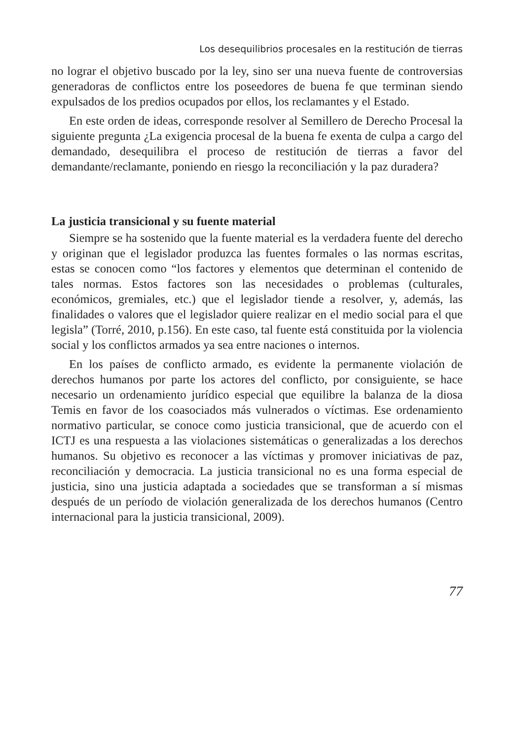Los desequilibrios procesales en la restitución de tierras
no lograr el objetivo buscado por la ley, sino ser una nueva fuente de controversias generadoras de conflictos entre los poseedores de buena fe que terminan siendo expulsados de los predios ocupados por ellos, los reclamantes y el Estado.
En este orden de ideas, corresponde resolver al Semillero de Derecho Procesal la siguiente pregunta ¿La exigencia procesal de la buena fe exenta de culpa a cargo del demandado, desequilibra el proceso de restitución de tierras a favor del demandante/reclamante, poniendo en riesgo la reconciliación y la paz duradera?
La justicia transicional y su fuente material
Siempre se ha sostenido que la fuente material es la verdadera fuente del derecho y originan que el legislador produzca las fuentes formales o las normas escritas, estas se conocen como “los factores y elementos que determinan el contenido de tales normas. Estos factores son las necesidades o problemas (culturales, económicos, gremiales, etc.) que el legislador tiende a resolver, y, además, las finalidades o valores que el legislador quiere realizar en el medio social para el que legisla” (Torré, 2010, p.156). En este caso, tal fuente está constituida por la violencia social y los conflictos armados ya sea entre naciones o internos.
En los países de conflicto armado, es evidente la permanente violación de derechos humanos por parte los actores del conflicto, por consiguiente, se hace necesario un ordenamiento jurídico especial que equilibre la balanza de la diosa Temis en favor de los coasociados más vulnerados o víctimas. Ese ordenamiento normativo particular, se conoce como justicia transicional, que de acuerdo con el ICTJ es una respuesta a las violaciones sistemáticas o generalizadas a los derechos humanos. Su objetivo es reconocer a las víctimas y promover iniciativas de paz, reconciliación y democracia. La justicia transicional no es una forma especial de justicia, sino una justicia adaptada a sociedades que se transforman a sí mismas después de un período de violación generalizada de los derechos humanos (Centro internacional para la justicia transicional, 2009).
77